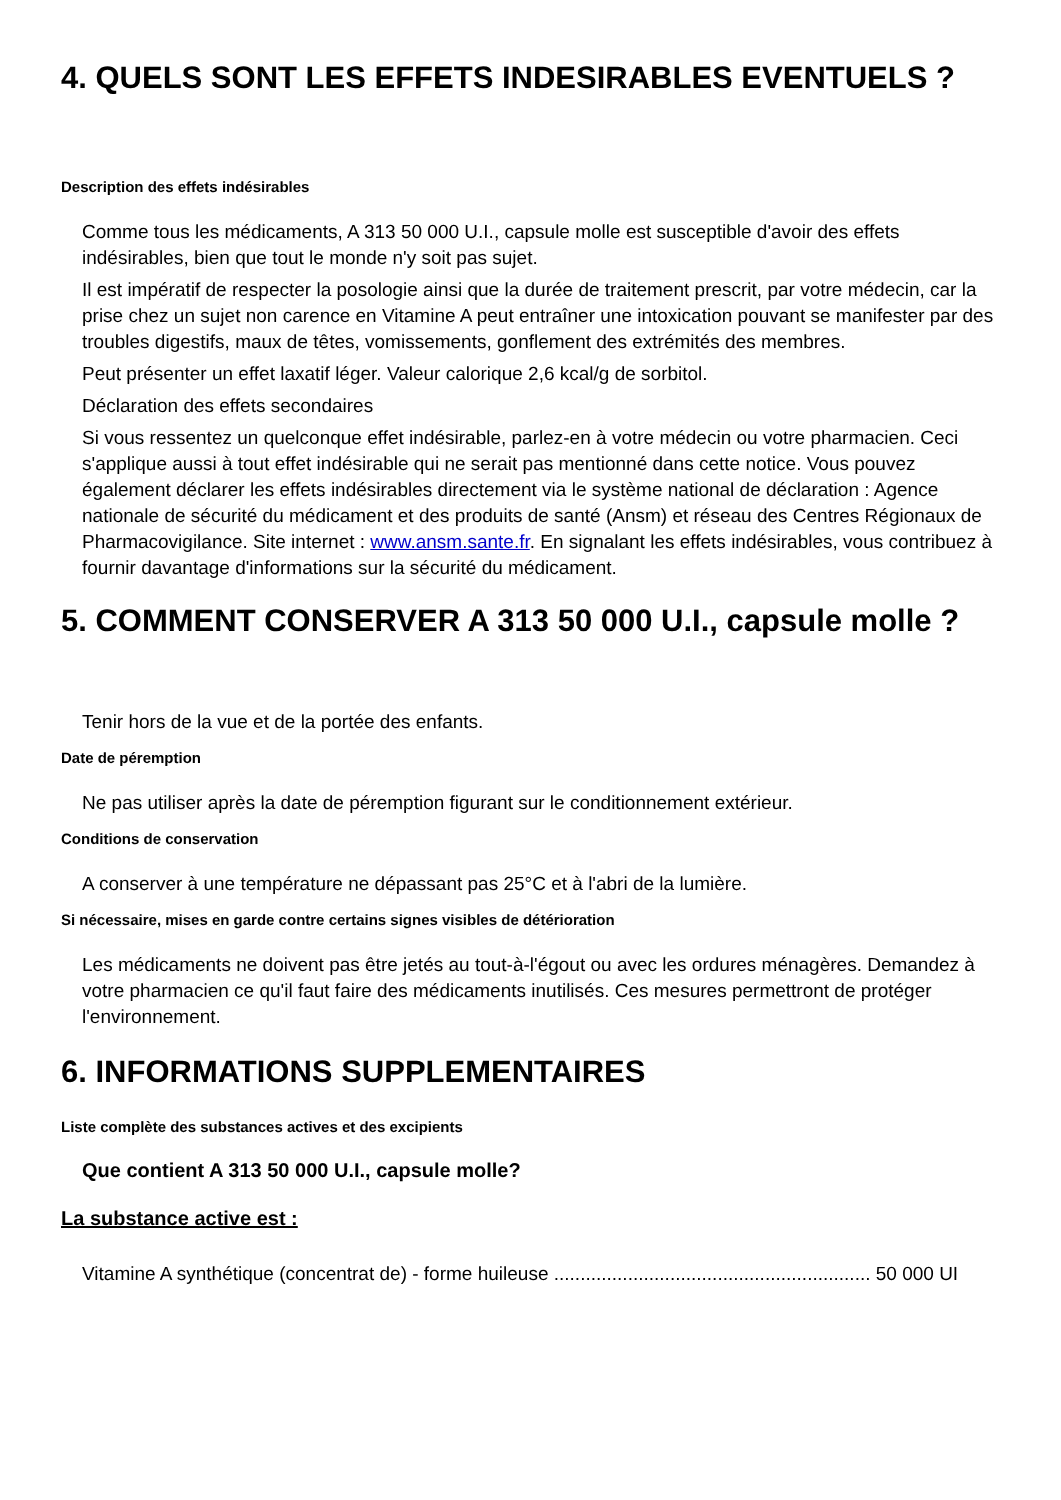4. QUELS SONT LES EFFETS INDESIRABLES EVENTUELS ?
Description des effets indésirables
Comme tous les médicaments, A 313 50 000 U.I., capsule molle est susceptible d'avoir des effets indésirables, bien que tout le monde n'y soit pas sujet.
Il est impératif de respecter la posologie ainsi que la durée de traitement prescrit, par votre médecin, car la prise chez un sujet non carence en Vitamine A peut entraîner une intoxication pouvant se manifester par des troubles digestifs, maux de têtes, vomissements, gonflement des extrémités des membres.
Peut présenter un effet laxatif léger. Valeur calorique 2,6 kcal/g de sorbitol.
Déclaration des effets secondaires
Si vous ressentez un quelconque effet indésirable, parlez-en à votre médecin ou votre pharmacien. Ceci s'applique aussi à tout effet indésirable qui ne serait pas mentionné dans cette notice. Vous pouvez également déclarer les effets indésirables directement via le système national de déclaration : Agence nationale de sécurité du médicament et des produits de santé (Ansm) et réseau des Centres Régionaux de Pharmacovigilance. Site internet : www.ansm.sante.fr. En signalant les effets indésirables, vous contribuez à fournir davantage d'informations sur la sécurité du médicament.
5. COMMENT CONSERVER A 313 50 000 U.I., capsule molle ?
Tenir hors de la vue et de la portée des enfants.
Date de péremption
Ne pas utiliser après la date de péremption figurant sur le conditionnement extérieur.
Conditions de conservation
A conserver à une température ne dépassant pas 25°C et à l'abri de la lumière.
Si nécessaire, mises en garde contre certains signes visibles de détérioration
Les médicaments ne doivent pas être jetés au tout-à-l'égout ou avec les ordures ménagères. Demandez à votre pharmacien ce qu'il faut faire des médicaments inutilisés. Ces mesures permettront de protéger l'environnement.
6. INFORMATIONS SUPPLEMENTAIRES
Liste complète des substances actives et des excipients
Que contient A 313 50 000 U.I., capsule molle?
La substance active est :
Vitamine A synthétique (concentrat de) - forme huileuse ............................................................ 50 000 UI